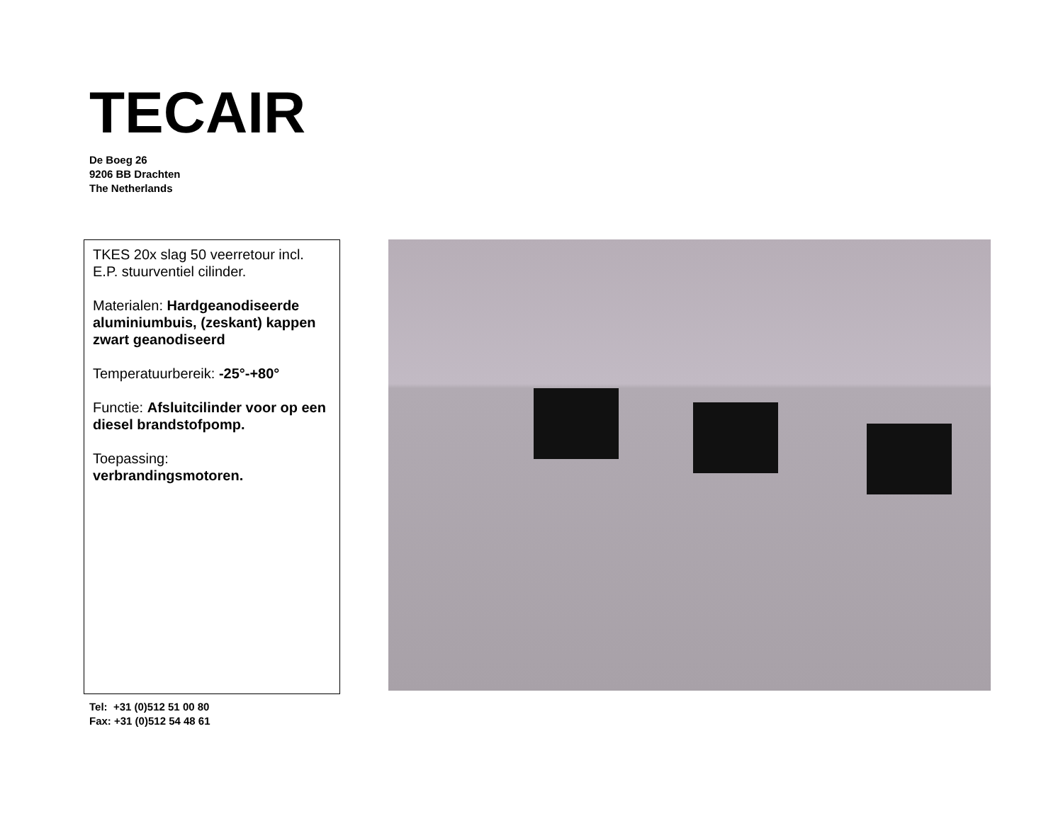TECAIR
De Boeg 26
9206 BB Drachten
The Netherlands
TKES 20x slag 50 veerretour incl. E.P. stuurventiel cilinder.
Materialen: Hardgeanodiseerde aluminiumbuis, (zeskant) kappen zwart geanodiseerd
Temperatuurbereik: -25°-+80°
Functie: Afsluitcilinder voor op een diesel brandstofpomp.
Toepassing:
verbrandingsmotoren.
Tel: +31 (0)512 51 00 80
Fax: +31 (0)512 54 48 61